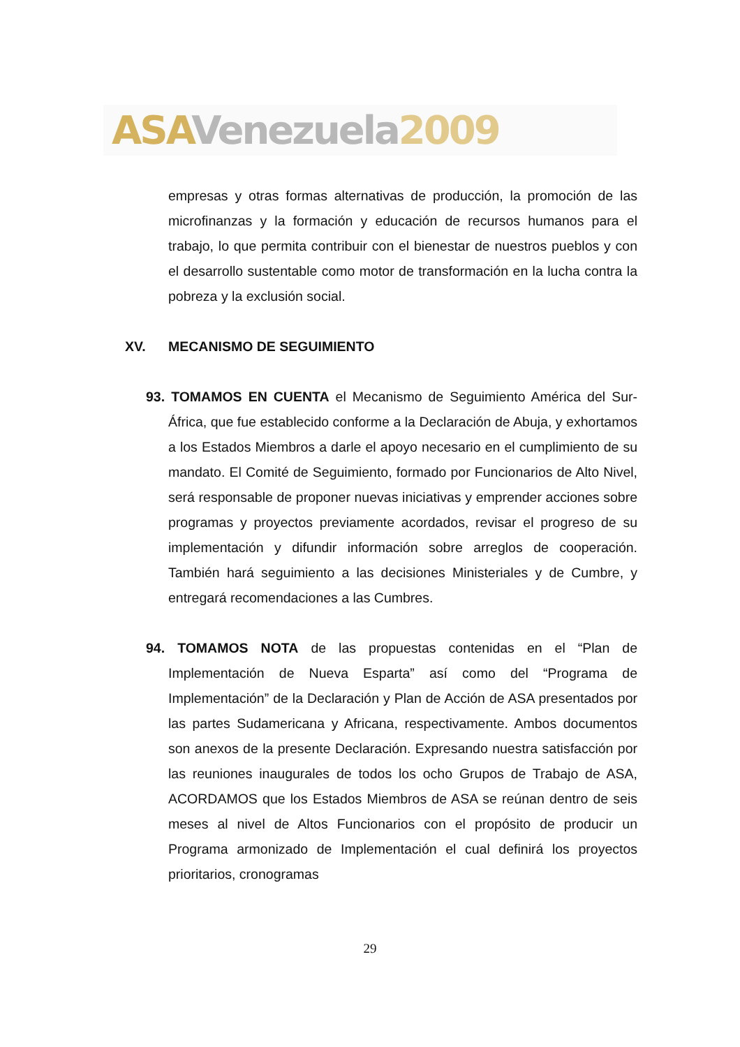ASA Venezuela 2009
empresas y otras formas alternativas de producción, la promoción de las microfinanzas y la formación y educación de recursos humanos para el trabajo, lo que permita contribuir con el bienestar de nuestros pueblos y con el desarrollo sustentable como motor de transformación en la lucha contra la pobreza y la exclusión social.
XV. MECANISMO DE SEGUIMIENTO
93. TOMAMOS EN CUENTA el Mecanismo de Seguimiento América del Sur-África, que fue establecido conforme a la Declaración de Abuja, y exhortamos a los Estados Miembros a darle el apoyo necesario en el cumplimiento de su mandato. El Comité de Seguimiento, formado por Funcionarios de Alto Nivel, será responsable de proponer nuevas iniciativas y emprender acciones sobre programas y proyectos previamente acordados, revisar el progreso de su implementación y difundir información sobre arreglos de cooperación. También hará seguimiento a las decisiones Ministeriales y de Cumbre, y entregará recomendaciones a las Cumbres.
94. TOMAMOS NOTA de las propuestas contenidas en el “Plan de Implementación de Nueva Esparta” así como del “Programa de Implementación” de la Declaración y Plan de Acción de ASA presentados por las partes Sudamericana y Africana, respectivamente. Ambos documentos son anexos de la presente Declaración. Expresando nuestra satisfacción por las reuniones inaugurales de todos los ocho Grupos de Trabajo de ASA, ACORDAMOS que los Estados Miembros de ASA se reúnan dentro de seis meses al nivel de Altos Funcionarios con el propósito de producir un Programa armonizado de Implementación el cual definirá los proyectos prioritarios, cronogramas
29